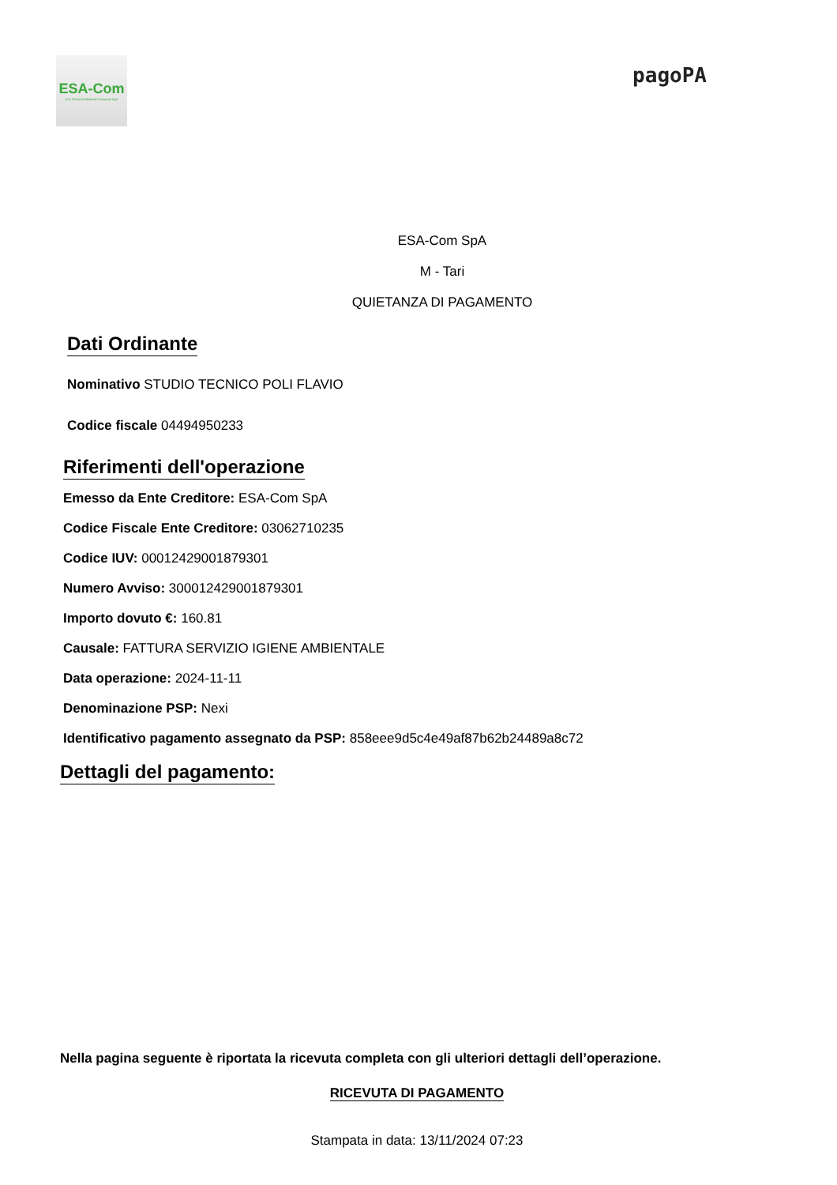ESA-Com
Eco Servizi Ambientali Comunali SpA
pagoPA
ESA-Com SpA
M - Tari
QUIETANZA DI PAGAMENTO
Dati Ordinante
Nominativo STUDIO TECNICO POLI FLAVIO
Codice fiscale 04494950233
Riferimenti dell'operazione
Emesso da Ente Creditore: ESA-Com SpA
Codice Fiscale Ente Creditore: 03062710235
Codice IUV: 000124290018793​01
Numero Avviso: 300012429001879301
Importo dovuto €: 160.81
Causale: FATTURA SERVIZIO IGIENE AMBIENTALE
Data operazione: 2024-11-11
Denominazione PSP: Nexi
Identificativo pagamento assegnato da PSP: 858eee9d5c4e49af87b62b24489a8c72
Dettagli del pagamento:
Nella pagina seguente è riportata la ricevuta completa con gli ulteriori dettagli dell’operazione.
RICEVUTA DI PAGAMENTO
Stampata in data: 13/11/2024 07:23